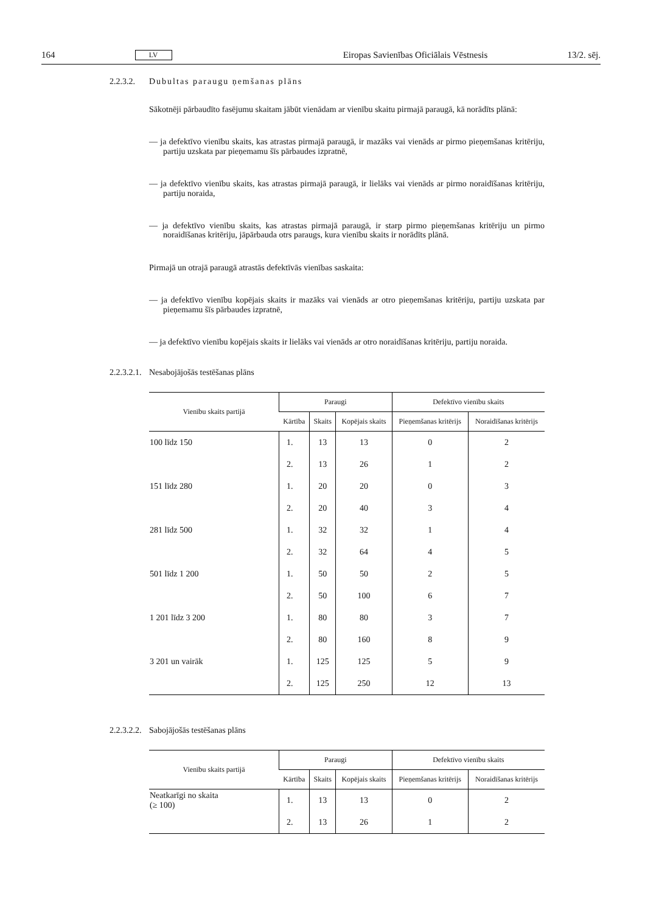164 LV Eiropas Savienības Oficiālais Vēstnesis 13/2. sēj.
2.2.3.2. Dubultas paraugu ņemšanas plāns
Sākotnēji pārbaudīto fasējumu skaitam jābūt vienādam ar vienību skaitu pirmajā paraugā, kā norādīts plānā:
— ja defektīvo vienību skaits, kas atrastas pirmajā paraugā, ir mazāks vai vienāds ar pirmo pieņemšanas kritēriju, partiju uzskata par pieņemamu šīs pārbaudes izpratnē,
— ja defektīvo vienību skaits, kas atrastas pirmajā paraugā, ir lielāks vai vienāds ar pirmo noraidīšanas kritēriju, partiju noraida,
— ja defektīvo vienību skaits, kas atrastas pirmajā paraugā, ir starp pirmo pieņemšanas kritēriju un pirmo noraidīšanas kritēriju, jāpārbauda otrs paraugs, kura vienību skaits ir norādīts plānā.
Pirmajā un otrajā paraugā atrastās defektīvās vienības saskaita:
— ja defektīvo vienību kopējais skaits ir mazāks vai vienāds ar otro pieņemšanas kritēriju, partiju uzskata par pieņemamu šīs pārbaudes izpratnē,
— ja defektīvo vienību kopējais skaits ir lielāks vai vienāds ar otro noraidīšanas kritēriju, partiju noraida.
2.2.3.2.1. Nesabojājošās testēšanas plāns
| Vienību skaits partijā | Paraugi | | | Defektīvo vienību skaits | |
| --- | --- | --- | --- | --- | --- |
| | Kārtība | Skaits | Kopējais skaits | Pieņemšanas kritērijs | Noraidīšanas kritērijs |
| 100 līdz 150 | 1. | 13 | 13 | 0 | 2 |
| | 2. | 13 | 26 | 1 | 2 |
| 151 līdz 280 | 1. | 20 | 20 | 0 | 3 |
| | 2. | 20 | 40 | 3 | 4 |
| 281 līdz 500 | 1. | 32 | 32 | 1 | 4 |
| | 2. | 32 | 64 | 4 | 5 |
| 501 līdz 1 200 | 1. | 50 | 50 | 2 | 5 |
| | 2. | 50 | 100 | 6 | 7 |
| 1 201 līdz 3 200 | 1. | 80 | 80 | 3 | 7 |
| | 2. | 80 | 160 | 8 | 9 |
| 3 201 un vairāk | 1. | 125 | 125 | 5 | 9 |
| | 2. | 125 | 250 | 12 | 13 |
2.2.3.2.2. Sabojājošās testēšanas plāns
| Vienību skaits partijā | Paraugi | | | Defektīvo vienību skaits | |
| --- | --- | --- | --- | --- | --- |
| | Kārtība | Skaits | Kopējais skaits | Pieņemšanas kritērijs | Noraidīšanas kritērijs |
| Neatkarīgi no skaita (≥ 100) | 1. | 13 | 13 | 0 | 2 |
| | 2. | 13 | 26 | 1 | 2 |